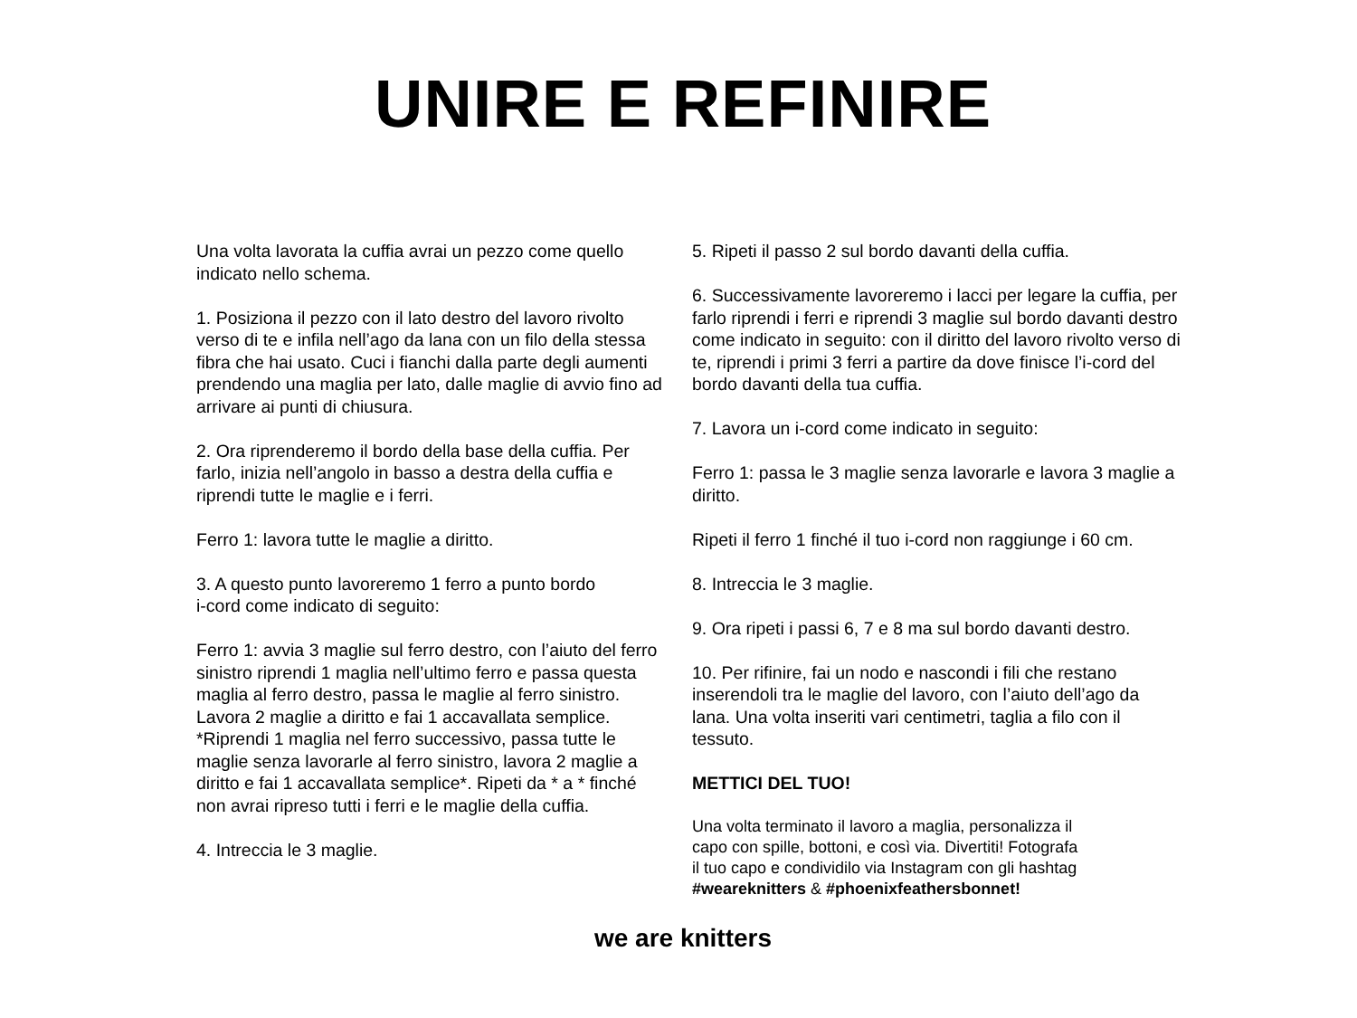UNIRE E REFINIRE
Una volta lavorata la cuffia avrai un pezzo come quello indicato nello schema.
1. Posiziona il pezzo con il lato destro del lavoro rivolto verso di te e infila nell’ago da lana con un filo della stessa fibra che hai usato. Cuci i fianchi dalla parte degli aumenti prendendo una maglia per lato, dalle maglie di avvio fino ad arrivare ai punti di chiusura.
2. Ora riprenderemo il bordo della base della cuffia. Per farlo, inizia nell’angolo in basso a destra della cuffia e riprendi tutte le maglie e i ferri.
Ferro 1: lavora tutte le maglie a diritto.
3. A questo punto lavoreremo 1 ferro a punto bordo
i-cord come indicato di seguito:
Ferro 1: avvia 3 maglie sul ferro destro, con l’aiuto del ferro sinistro riprendi 1 maglia nell’ultimo ferro e passa questa maglia al ferro destro, passa le maglie al ferro sinistro. Lavora 2 maglie a diritto e fai 1 accavallata semplice. *Riprendi 1 maglia nel ferro successivo, passa tutte le maglie senza lavorarle al ferro sinistro, lavora 2 maglie a diritto e fai 1 accavallata semplice*. Ripeti da * a * finché non avrai ripreso tutti i ferri e le maglie della cuffia.
4. Intreccia le 3 maglie.
5. Ripeti il passo 2 sul bordo davanti della cuffia.
6. Successivamente lavoreremo i lacci per legare la cuffia, per farlo riprendi i ferri e riprendi 3 maglie sul bordo davanti destro come indicato in seguito: con il diritto del lavoro rivolto verso di te, riprendi i primi 3 ferri a partire da dove finisce l’i-cord del bordo davanti della tua cuffia.
7. Lavora un i-cord come indicato in seguito:
Ferro 1: passa le 3 maglie senza lavorarle e lavora 3 maglie a diritto.
Ripeti il ferro 1 finché il tuo i-cord non raggiunge i 60 cm.
8. Intreccia le 3 maglie.
9. Ora ripeti i passi 6, 7 e 8 ma sul bordo davanti destro.
10. Per rifinire, fai un nodo e nascondi i fili che restano inserendoli tra le maglie del lavoro, con l’aiuto dell’ago da lana. Una volta inseriti vari centimetri, taglia a filo con il tessuto.
METTICI DEL TUO!
Una volta terminato il lavoro a maglia, personalizza il
capo con spille, bottoni, e così via. Divertiti! Fotografa
il tuo capo e condividilo via Instagram con gli hashtag
#weareknitters & #phoenixfeathersbonnet!
we are knitters